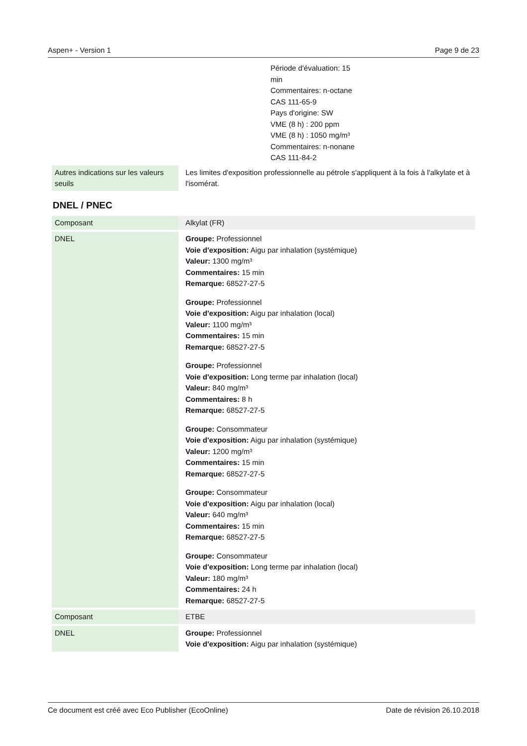Aspen+ - Version 1 Page 9 de 23
Période d'évaluation: 15
min
Commentaires: n-octane
CAS 111-65-9
Pays d'origine: SW
VME (8 h) : 200 ppm
VME (8 h) : 1050 mg/m³
Commentaires: n-nonane
CAS 111-84-2
| Autres indications sur les valeurs seuils | Les limites d'exposition professionnelle au pétrole s'appliquent à la fois à l'alkylate et à l'isomérat. |
DNEL / PNEC
| Composant | Alkylat (FR) |
| DNEL | Groupe: Professionnel Voie d'exposition: Aigu par inhalation (systémique) Valeur: 1300 mg/m³ Commentaires: 15 min Remarque: 68527-27-5 Groupe: Professionnel Voie d'exposition: Aigu par inhalation (local) Valeur: 1100 mg/m³ Commentaires: 15 min Remarque: 68527-27-5 Groupe: Professionnel Voie d'exposition: Long terme par inhalation (local) Valeur: 840 mg/m³ Commentaires: 8 h Remarque: 68527-27-5 Groupe: Consommateur Voie d'exposition: Aigu par inhalation (systémique) Valeur: 1200 mg/m³ Commentaires: 15 min Remarque: 68527-27-5 Groupe: Consommateur Voie d'exposition: Aigu par inhalation (local) Valeur: 640 mg/m³ Commentaires: 15 min Remarque: 68527-27-5 Groupe: Consommateur Voie d'exposition: Long terme par inhalation (local) Valeur: 180 mg/m³ Commentaires: 24 h Remarque: 68527-27-5 |
| Composant | ETBE |
| DNEL | Groupe: Professionnel Voie d'exposition: Aigu par inhalation (systémique) |
Ce document est créé avec Eco Publisher (EcoOnline) Date de révision 26.10.2018